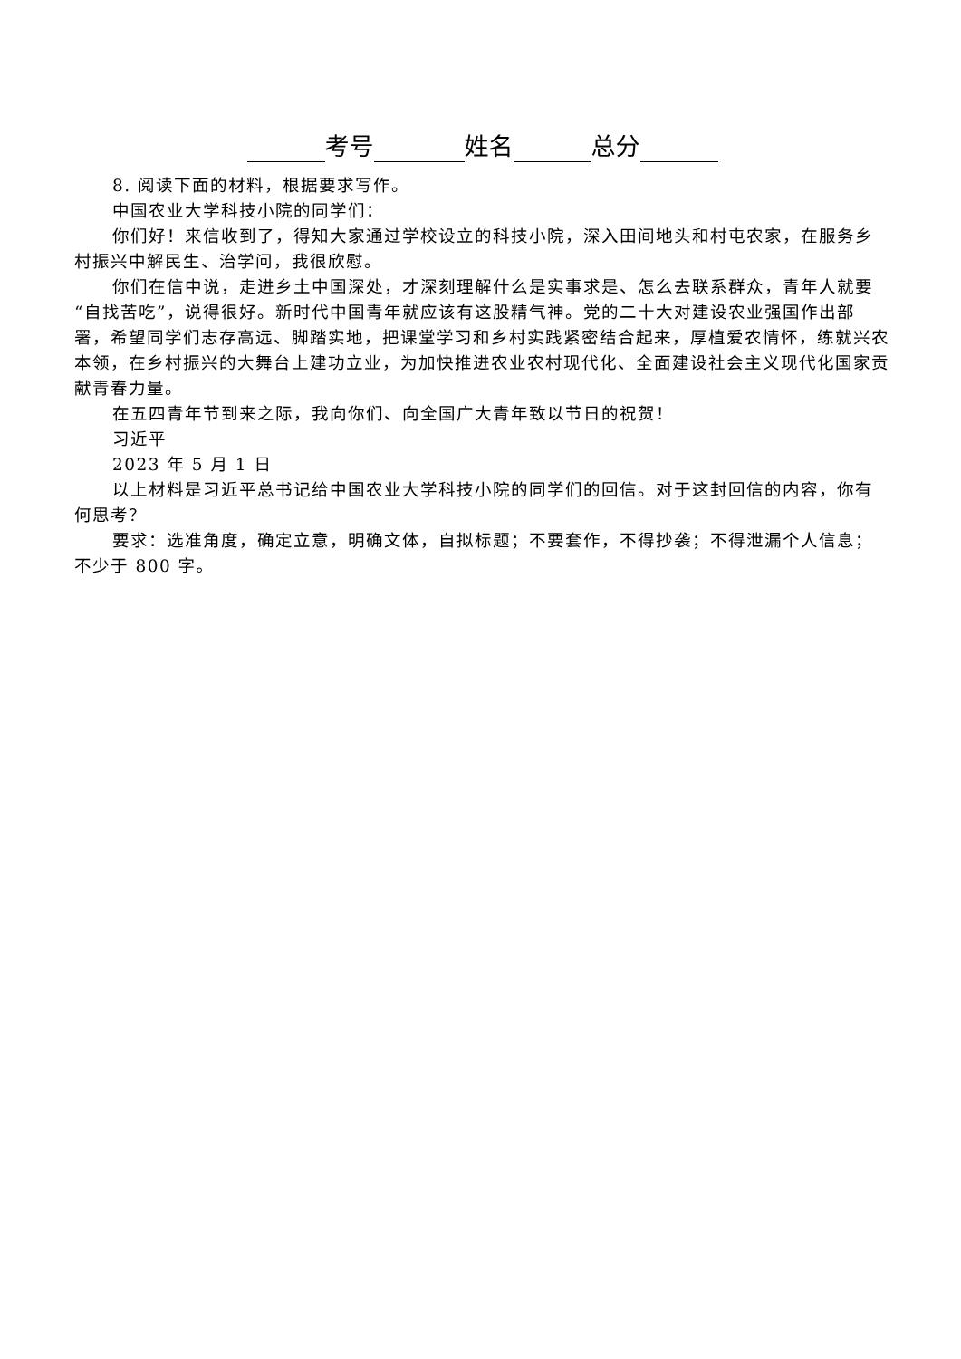考号 姓名 总分
8. 阅读下面的材料，根据要求写作。
中国农业大学科技小院的同学们：
你们好！来信收到了，得知大家通过学校设立的科技小院，深入田间地头和村屯农家，在服务乡村振兴中解民生、治学问，我很欣慰。
你们在信中说，走进乡土中国深处，才深刻理解什么是实事求是、怎么去联系群众，青年人就要“自找苦吃”，说得很好。新时代中国青年就应该有这股精气神。党的二十大对建设农业强国作出部署，希望同学们志存高远、脚踏实地，把课堂学习和乡村实践紧密结合起来，厚植爱农情怀，练就兴农本领，在乡村振兴的大舞台上建功立业，为加快推进农业农村现代化、全面建设社会主义现代化国家贡献青春力量。
在五四青年节到来之际，我向你们、向全国广大青年致以节日的祝贺！
习近平
2023 年 5 月 1 日
以上材料是习近平总书记给中国农业大学科技小院的同学们的回信。对于这封回信的内容，你有何思考？
要求：选准角度，确定立意，明确文体，自拟标题；不要套作，不得抄袭；不得泄漏个人信息；不少于 800 字。